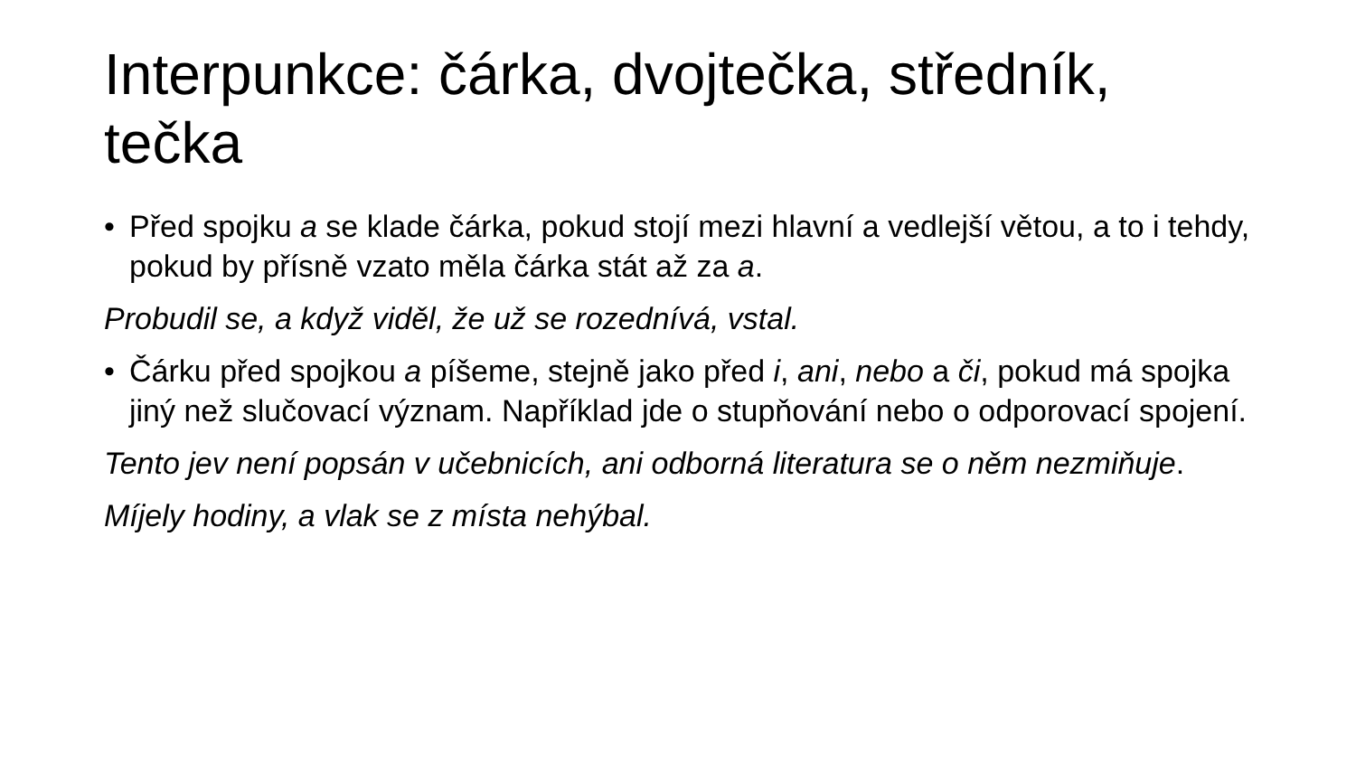Interpunkce: čárka, dvojtečka, středník, tečka
• Před spojku a se klade čárka, pokud stojí mezi hlavní a vedlejší větou, a to i tehdy, pokud by přísně vzato měla čárka stát až za a.
Probudil se, a když viděl, že už se rozednívá, vstal.
• Čárku před spojkou a píšeme, stejně jako před i, ani, nebo a či, pokud má spojka jiný než slučovací význam. Například jde o stupňování nebo o odporovací spojení.
Tento jev není popsán v učebnicích, ani odborná literatura se o něm nezmiňuje.
Míjely hodiny, a vlak se z místa nehýbal.